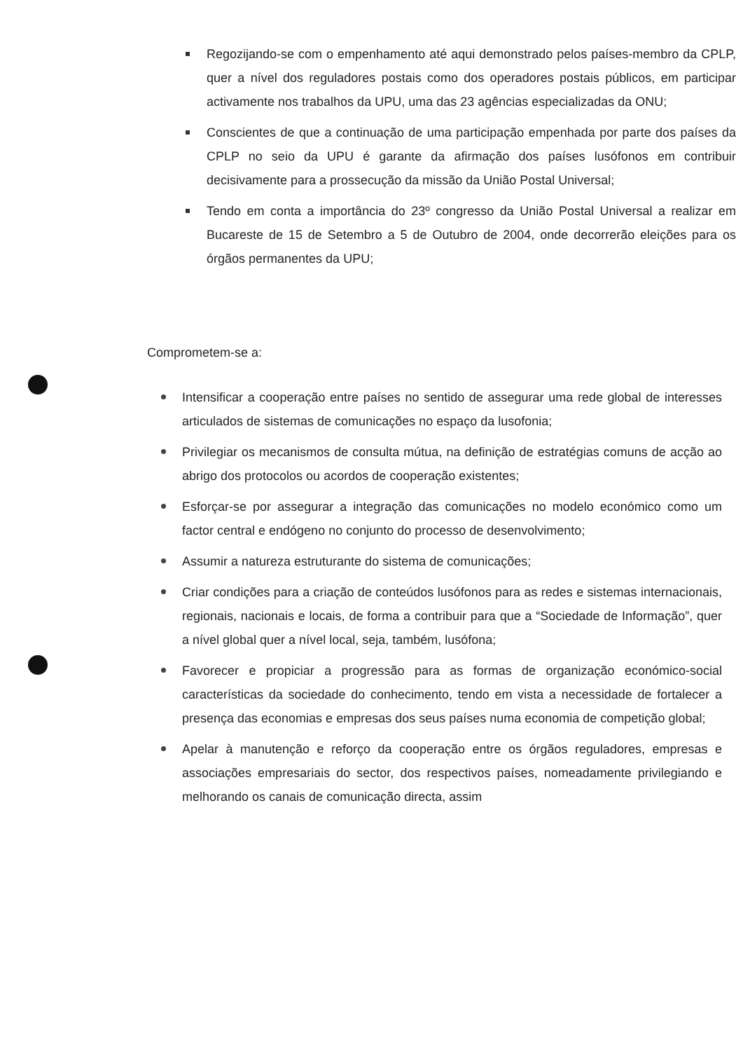Regozijando-se com o empenhamento até aqui demonstrado pelos países-membro da CPLP, quer a nível dos reguladores postais como dos operadores postais públicos, em participar activamente nos trabalhos da UPU, uma das 23 agências especializadas da ONU;
Conscientes de que a continuação de uma participação empenhada por parte dos países da CPLP no seio da UPU é garante da afirmação dos países lusófonos em contribuir decisivamente para a prossecução da missão da União Postal Universal;
Tendo em conta a importância do 23º congresso da União Postal Universal a realizar em Bucareste de 15 de Setembro a 5 de Outubro de 2004, onde decorrerão eleições para os órgãos permanentes da UPU;
Comprometem-se a:
Intensificar a cooperação entre países no sentido de assegurar uma rede global de interesses articulados de sistemas de comunicações no espaço da lusofonia;
Privilegiar os mecanismos de consulta mútua, na definição de estratégias comuns de acção ao abrigo dos protocolos ou acordos de cooperação existentes;
Esforçar-se por assegurar a integração das comunicações no modelo económico como um factor central e endógeno no conjunto do processo de desenvolvimento;
Assumir a natureza estruturante do sistema de comunicações;
Criar condições para a criação de conteúdos lusófonos para as redes e sistemas internacionais, regionais, nacionais e locais, de forma a contribuir para que a “Sociedade de Informação”, quer a nível global quer a nível local, seja, também, lusófona;
Favorecer e propiciar a progressão para as formas de organização económico-social características da sociedade do conhecimento, tendo em vista a necessidade de fortalecer a presença das economias e empresas dos seus países numa economia de competição global;
Apelar à manutenção e reforço da cooperação entre os órgãos reguladores, empresas e associações empresariais do sector, dos respectivos países, nomeadamente privilegiando e melhorando os canais de comunicação directa, assim